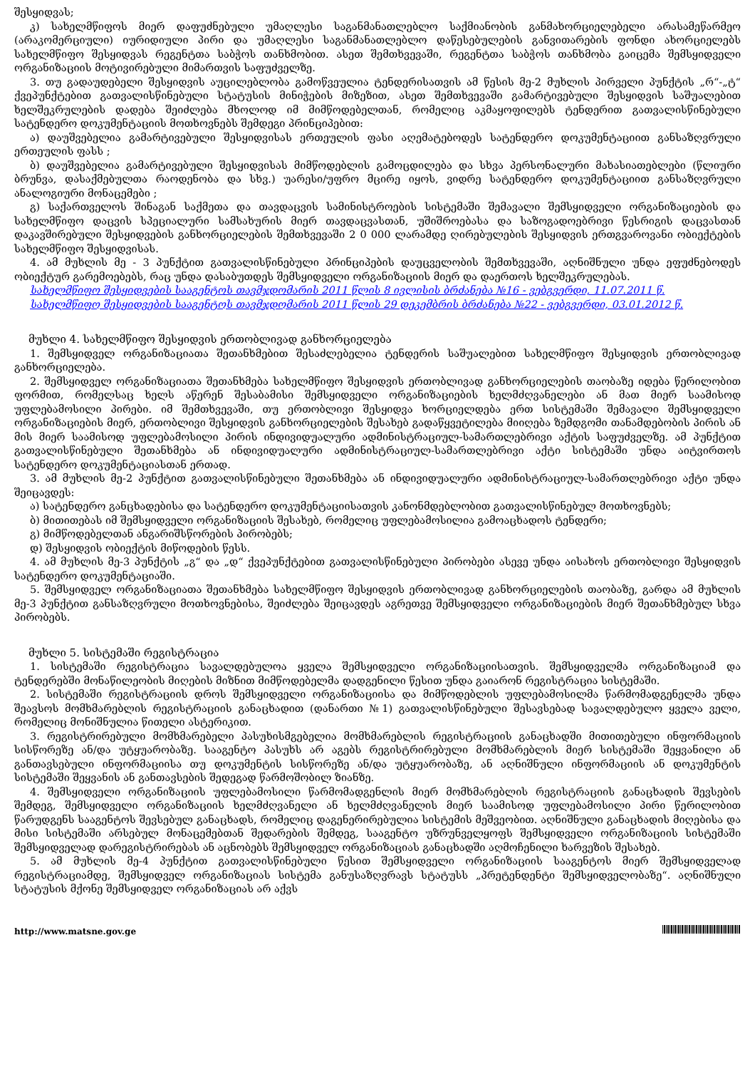შესყიდვას;
კ) სახელმწიფოს მიერ დაფუძნებული უმაღლესი საგანმანათლებლო საქმიანობის განმახორციელებელი არასამეწარმეო (არაკომერციული) იურიდიული პირი და უმაღლესი საგანმანათლებლო დაწესებულების განვითარების ფონდი ახორციელებს სახელმწიფო შესყიდვას რეგენტთა საბჭოს თანხმობით. ასეთ შემთხვევაში, რეგენტთა საბჭოს თანხმობა გაიცემა შემსყიდველი ორგანიზაციის მოტივირებული მიმართვის საფუძველზე.
3. თუ გადაუდებელი შესყიდვის აუცილებლობა გამოწვეულია ტენდერისათვის ამ წესის მე-2 მუხლის პირველი პუნქტის „რ“-„ტ“ ქვეპუნქტებით გათვალისწინებული სტატუსის მინიჭების მიზეზით, ასეთ შემთხვევაში გამარტივებული შესყიდვის საშუალებით ხელშეკრულების დადება შეიძლება მხოლოდ იმ მიმწოდებელთან, რომელიც აკმაყოფილებს ტენდერით გათვალისწინებული სატენდერო დოკუმენტაციის მოთხოვნებს შემდეგი პრინციპებით:
ა) დაუშვებელია გამარტივებული შესყიდვისას ერთეულის ფასი აღემატებოდეს სატენდერო დოკუმენტაციით განსაზღვრული ერთეულის ფასს ;
ბ) დაუშვებელია გამარტივებული შესყიდვისას მიმწოდებლის გამოცდილება და სხვა პერსონალური მახასიათებლები (წლიური ბრუნვა, დასაქმებულთა რაოდენობა და სხვ.) უარესი/უფრო მცირე იყოს, ვიდრე სატენდერო დოკუმენტაციით განსაზღვრული ანალოგიური მონაცემები ;
გ) საქართველოს შინაგან საქმეთა და თავდაცვის სამინისტროების სისტემაში შემავალი შემსყიდველი ორგანიზაციების და სახელმწიფო დაცვის სპეციალური სამსახურის მიერ თავდაცვასთან, უშიშროებასა და საზოგადოებრივი წესრიგის დაცვასთან დაკავშირებული შესყიდვების განხორციელების შემთხვევაში 2 0 000 ლარამდე ღირებულების შესყიდვის ერთგვაროვანი ობიექტების სახელმწიფო შესყიდვისას.
4. ამ მუხლის მე - 3 პუნქტით გათვალისწინებული პრინციპების დაუცველობის შემთხვევაში, აღნიშნული უნდა ეფუძნებოდეს ობიექტურ გარემოებებს, რაც უნდა დასაბუთდეს შემსყიდველი ორგანიზაციის მიერ და დაერთოს ხელშეკრულებას.
სახელმწიფო შესყიდვების სააგენტოს თავმჯდომარის 2011 წლის 8 ივლისის ბრძანება №16 - ვებგვერდი, 11.07.2011 წ.
სახელმწიფო შესყიდვების სააგენტოს თავმჯდომარის 2011 წლის 29 დეკემბრის ბრძანება №22 - ვებგვერდი, 03.01.2012 წ.
მუხლი 4. სახელმწიფო შესყიდვის ერთობლივად განხორციელება
1. შემსყიდველ ორგანიზაციათა შეთანხმებით შესაძლებელია ტენდერის საშუალებით სახელმწიფო შესყიდვის ერთობლივად განხორციელება.
2. შემსყიდველ ორგანიზაციათა შეთანხმება სახელმწიფო შესყიდვის ერთობლივად განხორციელების თაობაზე იდება წერილობით ფორმით, რომელსაც ხელს აწერენ შესაბამისი შემსყიდველი ორგანიზაციების ხელმძღვანელები ან მათ მიერ საამისოდ უფლებამოსილი პირები. იმ შემთხვევაში, თუ ერთობლივი შესყიდვა ხორციელდება ერთ სისტემაში შემავალი შემსყიდველი ორგანიზაციების მიერ, ერთობლივი შესყიდვის განხორციელების შესახებ გადაწყვეტილება მიიღება ზემდგომი თანამდებობის პირის ან მის მიერ საამისოდ უფლებამოსილი პირის ინდივიდუალური ადმინისტრაციულ-სამართლებრივი აქტის საფუძველზე. ამ პუნქტით გათვალისწინებული შეთანხმება ან ინდივიდუალური ადმინისტრაციულ-სამართლებრივი აქტი სისტემაში უნდა აიტვირთოს სატენდერო დოკუმენტაციასთან ერთად.
3. ამ მუხლის მე-2 პუნქტით გათვალისწინებული შეთანხმება ან ინდივიდუალური ადმინისტრაციულ-სამართლებრივი აქტი უნდა შეიცავდეს:
ა) სატენდერო განცხადებისა და სატენდერო დოკუმენტაციისათვის კანონმდებლობით გათვალისწინებულ მოთხოვნებს;
ბ) მითითებას იმ შემსყიდველი ორგანიზაციის შესახებ, რომელიც უფლებამოსილია გამოაცხადოს ტენდერი;
გ) მიმწოდებელთან ანგარიშსწორების პირობებს;
დ) შესყიდვის ობიექტის მიწოდების წესს.
4. ამ მუხლის მე-3 პუნქტის „გ“ და „დ“ ქვეპუნქტებით გათვალისწინებული პირობები ასევე უნდა აისახოს ერთობლივი შესყიდვის სატენდერო დოკუმენტაციაში.
5. შემსყიდველ ორგანიზაციათა შეთანხმება სახელმწიფო შესყიდვის ერთობლივად განხორციელების თაობაზე, გარდა ამ მუხლის მე-3 პუნქტით განსაზღვრული მოთხოვნებისა, შეიძლება შეიცავდეს აგრეთვე შემსყიდველი ორგანიზაციების მიერ შეთანხმებულ სხვა პირობებს.
მუხლი 5. სისტემაში რეგისტრაცია
1. სისტემაში რეგისტრაცია სავალდებულოა ყველა შემსყიდველი ორგანიზაციისათვის. შემსყიდველმა ორგანიზაციამ და ტენდერებში მონაწილეობის მიღების მიზნით მიმწოდებელმა დადგენილი წესით უნდა გაიარონ რეგისტრაცია სისტემაში.
2. სისტემაში რეგისტრაციის დროს შემსყიდველი ორგანიზაციისა და მიმწოდებლის უფლებამოსილმა წარმომადგენელმა უნდა შეავსოს მომხმარებლის რეგისტრაციის განაცხადით (დანართი №1) გათვალისწინებული შესავსებად სავალდებულო ყველა ველი, რომელიც მონიშნულია წითელი ასტერიკით.
3. რეგისტრირებული მომხმარებელი პასუხისმგებელია მომხმარებლის რეგისტრაციის განაცხადში მითითებული ინფორმაციის სისწორეზე ან/და უტყუარობაზე. სააგენტო პასუხს არ აგებს რეგისტრირებული მომხმარებლის მიერ სისტემაში შეყვანილი ან განთავსებული ინფორმაციისა თუ დოკუმენტის სისწორეზე ან/და უტყუარობაზე, ან აღნიშნული ინფორმაციის ან დოკუმენტის სისტემაში შეყვანის ან განთავსების შედეგად წარმოშობილ ზიანზე.
4. შემსყიდველი ორგანიზაციის უფლებამოსილი წარმომადგენლის მიერ მომხმარებლის რეგისტრაციის განაცხადის შევსების შემდეგ, შემსყიდველი ორგანიზაციის ხელმძღვანელი ან ხელმძღვანელის მიერ საამისოდ უფლებამოსილი პირი წერილობით წარუდგენს სააგენტოს შევსებულ განაცხადს, რომელიც დაგენერირებულია სისტემის მეშვეობით. აღნიშნული განაცხადის მიღებისა და მისი სისტემაში არსებულ მონაცემებთან შედარების შემდეგ, სააგენტო უზრუნველყოფს შემსყიდველი ორგანიზაციის სისტემაში შემსყიდველად დარეგისტრირებას ან აცნობებს შემსყიდველ ორგანიზაციას განაცხადში აღმოჩენილი ხარვეზის შესახებ.
5. ამ მუხლის მე-4 პუნქტით გათვალისწინებული წესით შემსყიდველი ორგანიზაციის სააგენტოს მიერ შემსყიდველად რეგისტრაციამდე, შემსყიდველ ორგანიზაციას სისტემა განუსაზღვრავს სტატუსს „პრეტენდენტი შემსყიდველობაზე“. აღნიშნული სტატუსის მქონე შემსყიდველ ორგანიზაციას არ აქვს
http://www.matsne.gov.ge